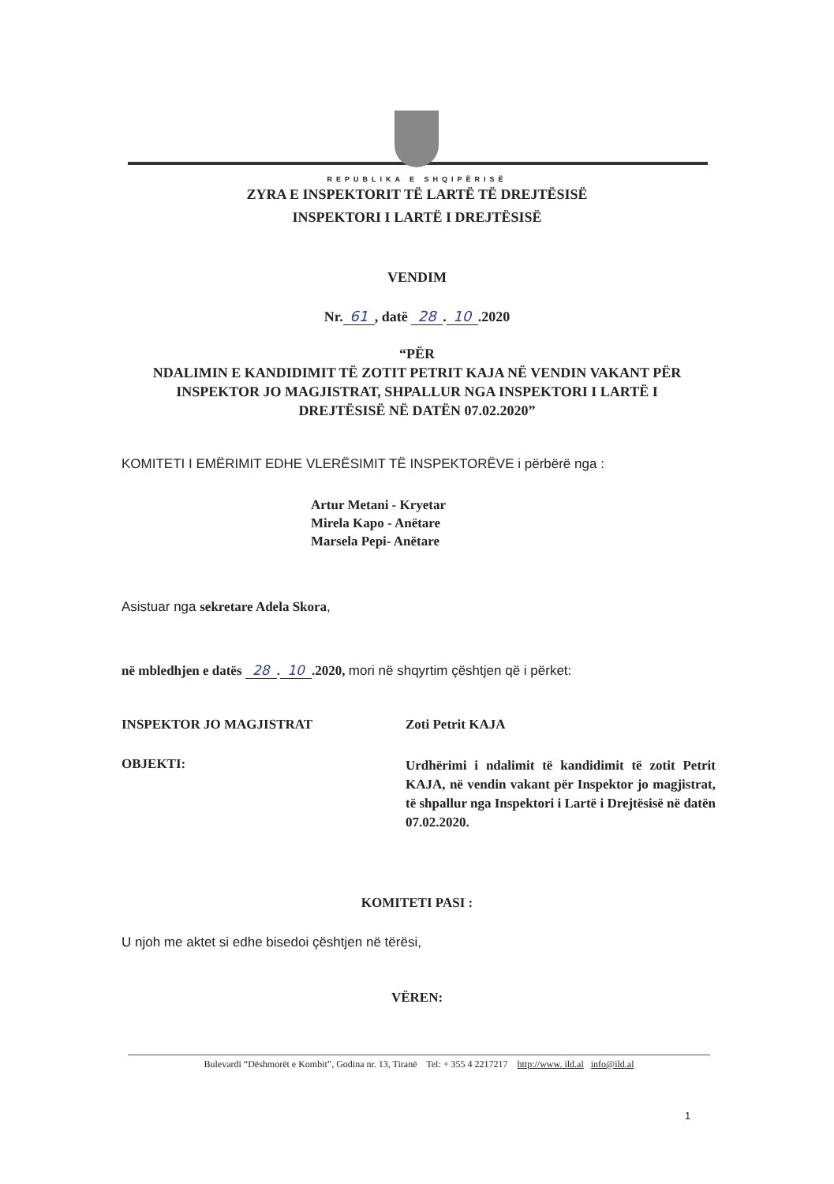REPUBLIKA E SHQIPËRISË
ZYRA E INSPEKTORIT TË LARTË TË DREJTËSISË
INSPEKTORI I LARTË I DREJTËSISË
VENDIM
Nr. 61, datë 28. 10.2020
“PËR
NDALIMIN E KANDIDIMIT TË ZOTIT PETRIT KAJA NË VENDIN VAKANT PËR
INSPEKTOR JO MAGJISTRAT, SHPALLUR NGA INSPEKTORI I LARTË I
DREJTËSISË NË DATËN 07.02.2020”
KOMITETI I EMËRIMIT EDHE VLERËSIMIT TË INSPEKTORËVE i përbërë nga :
Artur Metani - Kryetar
Mirela Kapo - Anëtare
Marsela Pepi- Anëtare
Asistuar nga sekretare Adela Skora,
në mbledhjen e datës 28. 10.2020, mori në shqyrtim çështjen që i përket:
INSPEKTOR JO MAGJISTRAT Zoti Petrit KAJA
OBJEKTI:
Urdhërimi i ndalimit të kandidimit të zotit Petrit KAJA, në vendin vakant për Inspektor jo magjistrat, të shpallur nga Inspektori i Lartë i Drejtësisë në datën 07.02.2020.
KOMITETI PASI :
U njoh me aktet si edhe bisedoi çështjen në tërësi,
VËREN:
Bulevardi “Dëshmorët e Kombit”, Godina nr. 13, Tiranë Tel: + 355 4 2217217 http://www. ild.al info@ild.al
1